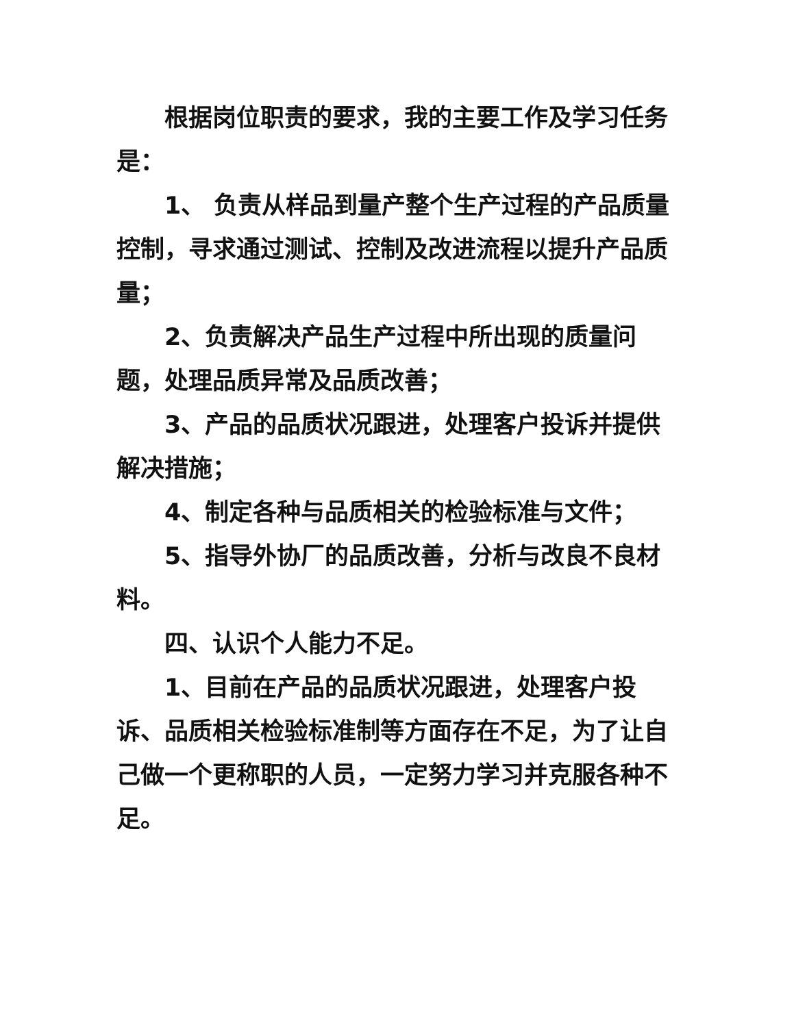根据岗位职责的要求，我的主要工作及学习任务是：
1、 负责从样品到量产整个生产过程的产品质量控制，寻求通过测试、控制及改进流程以提升产品质量；
2、负责解决产品生产过程中所出现的质量问题，处理品质异常及品质改善；
3、产品的品质状况跟进，处理客户投诉并提供解决措施；
4、制定各种与品质相关的检验标准与文件；
5、指导外协厂的品质改善，分析与改良不良材料。
四、认识个人能力不足。
1、目前在产品的品质状况跟进，处理客户投诉、品质相关检验标准制等方面存在不足，为了让自己做一个更称职的人员，一定努力学习并克服各种不足。